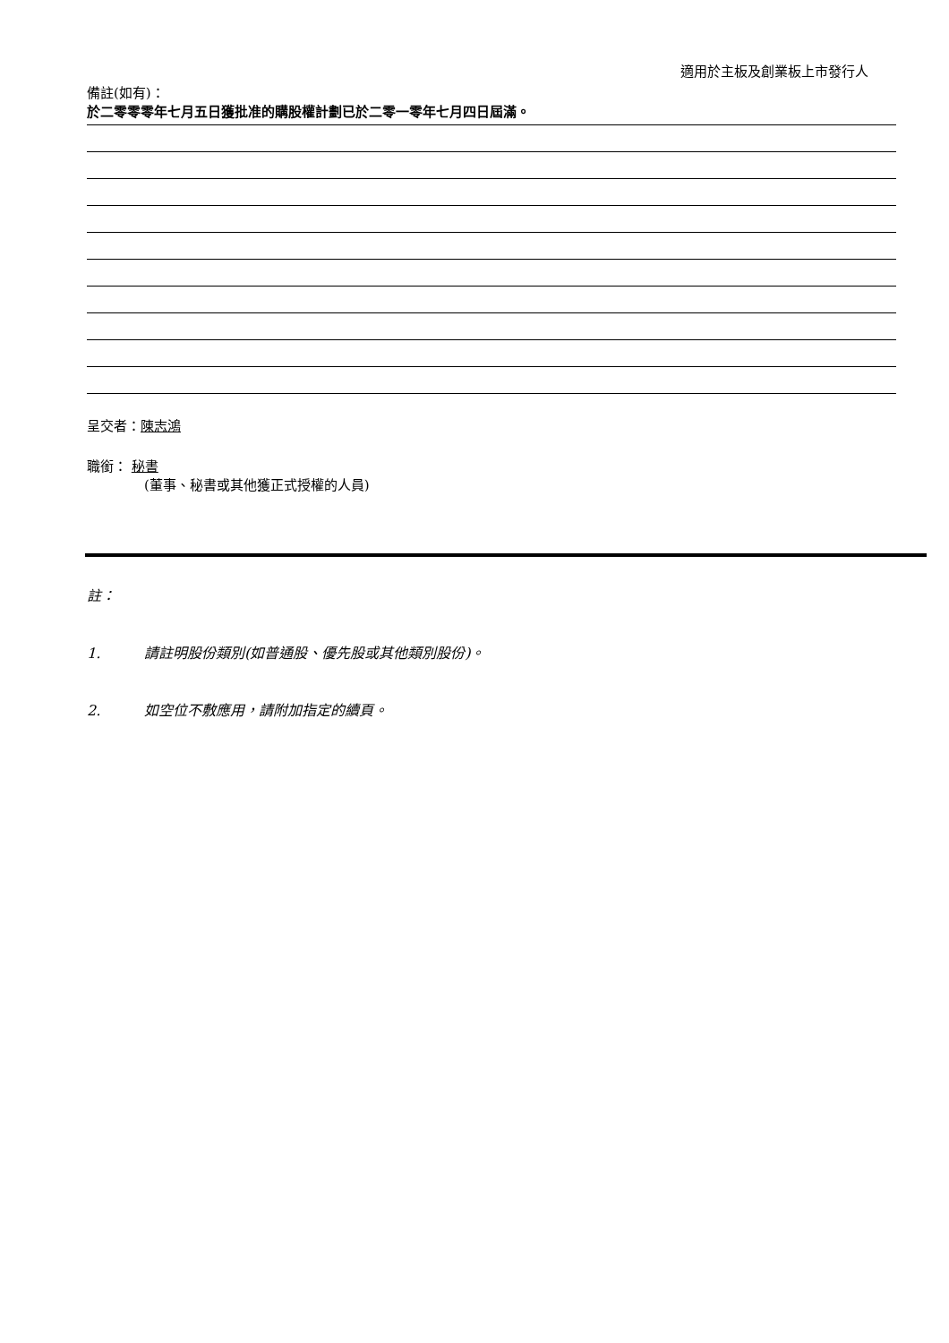適用於主板及創業板上市發行人
備註(如有)：
於二零零零年七月五日獲批准的購股權計劃已於二零一零年七月四日屆滿。
呈交者：陳志鴻
職銜： 秘書
(董事、秘書或其他獲正式授權的人員)
註：
1. 請註明股份類別(如普通股、優先股或其他類別股份)。
2. 如空位不敷應用，請附加指定的續頁。